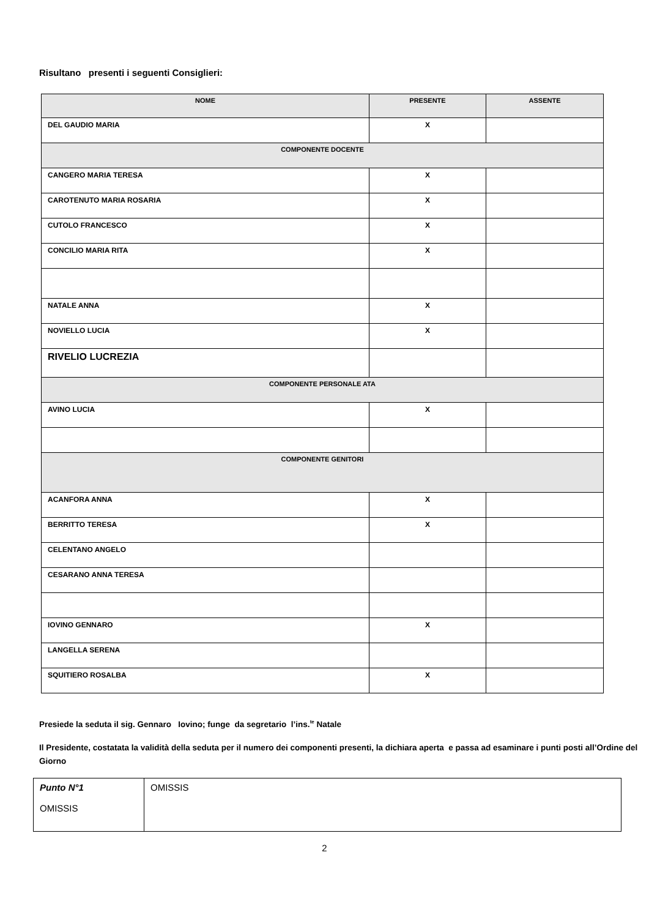Risultano presenti i seguenti Consiglieri:
| NOME | PRESENTE | ASSENTE |
| --- | --- | --- |
| DEL GAUDIO MARIA | X | |
| COMPONENTE DOCENTE | | |
| CANGERO MARIA TERESA | X | |
| CAROTENUTO MARIA ROSARIA | X | |
| CUTOLO FRANCESCO | X | |
| CONCILIO MARIA RITA | X | |
| NATALE ANNA | X | |
| NOVIELLO LUCIA | X | |
| RIVELIO LUCREZIA | | |
| COMPONENTE PERSONALE ATA | | |
| AVINO LUCIA | X | |
| COMPONENTE GENITORI | | |
| ACANFORA ANNA | X | |
| BERRITTO TERESA | X | |
| CELENTANO ANGELO | | |
| CESARANO ANNA TERESA | | |
| IOVINO GENNARO | X | |
| LANGELLA SERENA | | |
| SQUITIERO ROSALBA | X | |
Presiede la seduta il sig. Gennaro Iovino; funge da segretario l’ins.<sup>te</sup> Natale
Il Presidente, costatata la validità della seduta per il numero dei componenti presenti, la dichiara aperta e passa ad esaminare i punti posti all’Ordine del Giorno
| Punto N°1 OMISSIS | OMISSIS |
2